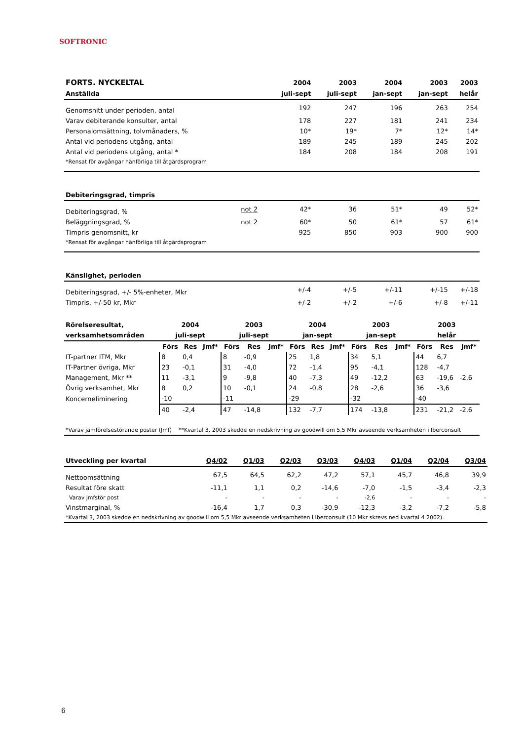SOFTRONIC
| FORTS. NYCKELTAL | | 2004 | 2003 | 2004 | 2003 | 2003 |
| --- | --- | --- | --- | --- | --- | --- |
| Anställda | | juli-sept | juli-sept | jan-sept | jan-sept | helår |
| Genomsnitt under perioden, antal | | 192 | 247 | 196 | 263 | 254 |
| Varav debiterande konsulter, antal | | 178 | 227 | 181 | 241 | 234 |
| Personalomsättning, tolvmånaders, % | | 10* | 19* | 7* | 12* | 14* |
| Antal vid periodens utgång, antal | | 189 | 245 | 189 | 245 | 202 |
| Antal vid periodens utgång, antal * | | 184 | 208 | 184 | 208 | 191 |
| *Rensat för avgångar hänförliga till åtgärdsprogram | | | | | | |
| Debiteringsgrad, timpris | | | | | | |
| Debiteringsgrad, % | not 2 | 42* | 36 | 51* | 49 | 52* |
| Beläggningsgrad, % | not 2 | 60* | 50 | 61* | 57 | 61* |
| Timpris genomsnitt, kr | | 925 | 850 | 903 | 900 | 900 |
| *Rensat för avgångar hänförliga till åtgärdsprogram | | | | | | |
| Känslighet, perioden | | | | | | |
| Debiteringsgrad, +/- 5%-enheter, Mkr | | +/-4 | +/-5 | +/-11 | +/-15 | +/-18 |
| Timpris, +/-50 kr, Mkr | | +/-2 | +/-2 | +/-6 | +/-8 | +/-11 |
| Rörelseresultat, | 2004 | | | 2003 | | | 2004 | | | 2003 | | | 2003 | | |
| --- | --- | --- | --- | --- | --- | --- | --- | --- | --- | --- | --- | --- | --- | --- | --- |
| verksamhetsområden | juli-sept | | | juli-sept | | | jan-sept | | | jan-sept | | | helår | | |
| | Förs | Res | Jmf* | Förs | Res | Jmf* | Förs | Res | Jmf* | Förs | Res | Jmf* | Förs | Res | Jmf* |
| IT-partner ITM, Mkr | 8 | 0,4 | | 8 | -0,9 | | 25 | 1,8 | | 34 | 5,1 | | 44 | 6,7 | |
| IT-Partner övriga, Mkr | 23 | -0,1 | | 31 | -4,0 | | 72 | -1,4 | | 95 | -4,1 | | 128 | -4,7 | |
| Management, Mkr ** | 11 | -3,1 | | 9 | -9,8 | | 40 | -7,3 | | 49 | -12,2 | | 63 | -19,6 | -2,6 |
| Övrig verksamhet, Mkr | 8 | 0,2 | | 10 | -0,1 | | 24 | -0,8 | | 28 | -2,6 | | 36 | -3,6 | |
| Koncerneliminering | -10 | | | -11 | | | -29 | | | -32 | | | -40 | | |
| | 40 | -2,4 | | 47 | -14,8 | | 132 | -7,7 | | 174 | -13,8 | | 231 | -21,2 | -2,6 |
| *Varav jämförelsestörande poster (Jmf) **Kvartal 3, 2003 skedde en nedskrivning av goodwill om 5,5 Mkr avseende verksamheten i Iberconsult | | | | | | | | | | | | | | | |
| Utveckling per kvartal | Q4/02 | Q1/03 | Q2/03 | Q3/03 | Q4/03 | Q1/04 | Q2/04 | Q3/04 |
| --- | --- | --- | --- | --- | --- | --- | --- | --- |
| Nettoomsättning | 67,5 | 64,5 | 62,2 | 47,2 | 57,1 | 45,7 | 46,8 | 39,9 |
| Resultat före skatt | -11,1 | 1,1 | 0,2 | -14,6 | -7,0 | -1,5 | -3,4 | -2,3 |
| Varav jmfstör post | - | - | - | - | -2,6 | - | - | - |
| Vinstmarginal, % | -16,4 | 1,7 | 0,3 | -30,9 | -12,3 | -3,2 | -7,2 | -5,8 |
| *Kvartal 3, 2003 skedde en nedskrivning av goodwill om 5,5 Mkr avseende verksamheten i Iberconsult (10 Mkr skrevs ned kvartal 4 2002). | | | | | | | | |
6